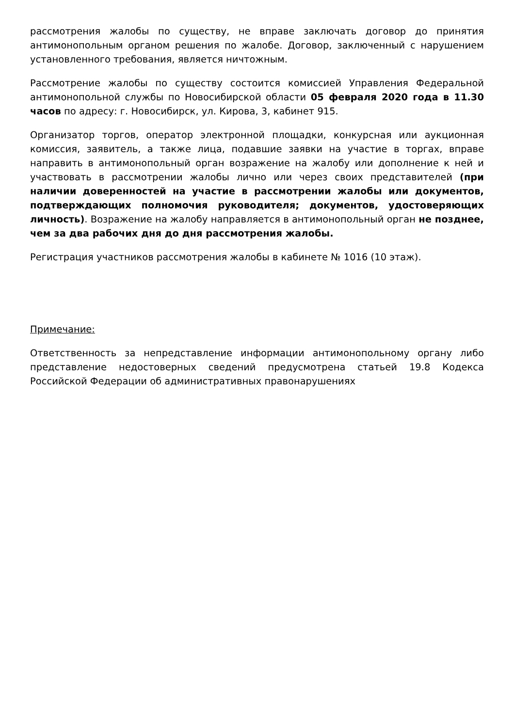рассмотрения жалобы по существу, не вправе заключать договор до принятия антимонопольным органом решения по жалобе. Договор, заключенный с нарушением установленного требования, является ничтожным.
Рассмотрение жалобы по существу состоится комиссией Управления Федеральной антимонопольной службы по Новосибирской области 05 февраля 2020 года в 11.30 часов по адресу: г. Новосибирск, ул. Кирова, 3, кабинет 915.
Организатор торгов, оператор электронной площадки, конкурсная или аукционная комиссия, заявитель, а также лица, подавшие заявки на участие в торгах, вправе направить в антимонопольный орган возражение на жалобу или дополнение к ней и участвовать в рассмотрении жалобы лично или через своих представителей (при наличии доверенностей на участие в рассмотрении жалобы или документов, подтверждающих полномочия руководителя; документов, удостоверяющих личность). Возражение на жалобу направляется в антимонопольный орган не позднее, чем за два рабочих дня до дня рассмотрения жалобы.
Регистрация участников рассмотрения жалобы в кабинете № 1016 (10 этаж).
Примечание:
Ответственность за непредставление информации антимонопольному органу либо представление недостоверных сведений предусмотрена статьей 19.8 Кодекса Российской Федерации об административных правонарушениях